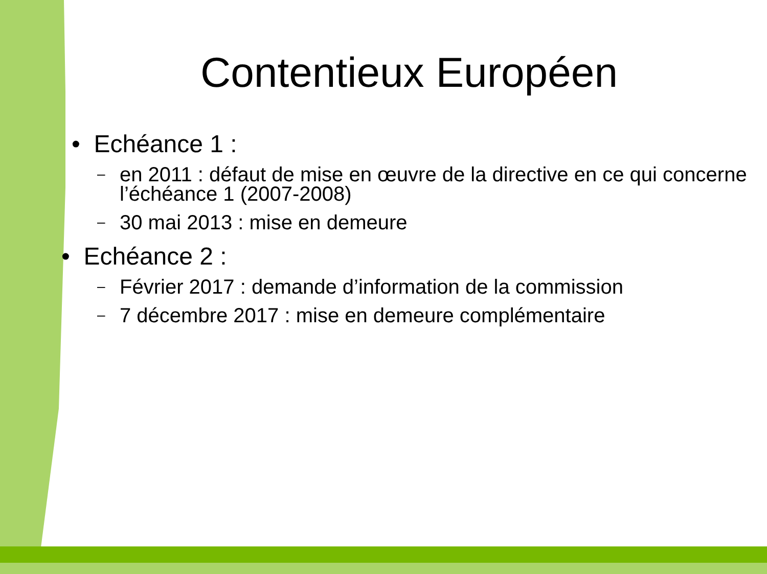Contentieux Européen
• Echéance 1 :
– en 2011 : défaut de mise en œuvre de la directive en ce qui concerne l’échéance 1 (2007-2008)
– 30 mai 2013 : mise en demeure
• Echéance 2 :
– Février 2017 : demande d’information de la commission
– 7 décembre 2017 : mise en demeure complémentaire